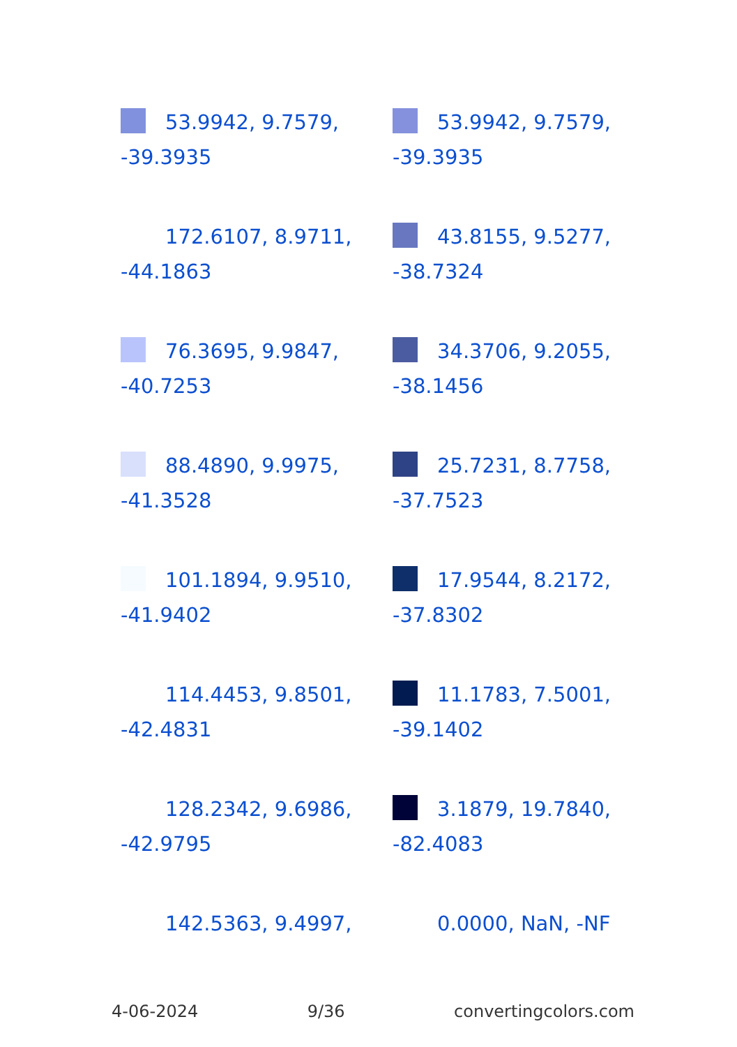53.9942, 9.7579,
-39.3935
53.9942, 9.7579,
-39.3935
172.6107, 8.9711,
-44.1863
43.8155, 9.5277,
-38.7324
76.3695, 9.9847,
-40.7253
34.3706, 9.2055,
-38.1456
88.4890, 9.9975,
-41.3528
25.7231, 8.7758,
-37.7523
101.1894, 9.9510,
-41.9402
17.9544, 8.2172,
-37.8302
114.4453, 9.8501,
-42.4831
11.1783, 7.5001,
-39.1402
128.2342, 9.6986,
-42.9795
3.1879, 19.7840,
-82.4083
142.5363, 9.4997,
0.0000, NaN, -NF
4-06-2024 9/36 convertingcolors.com